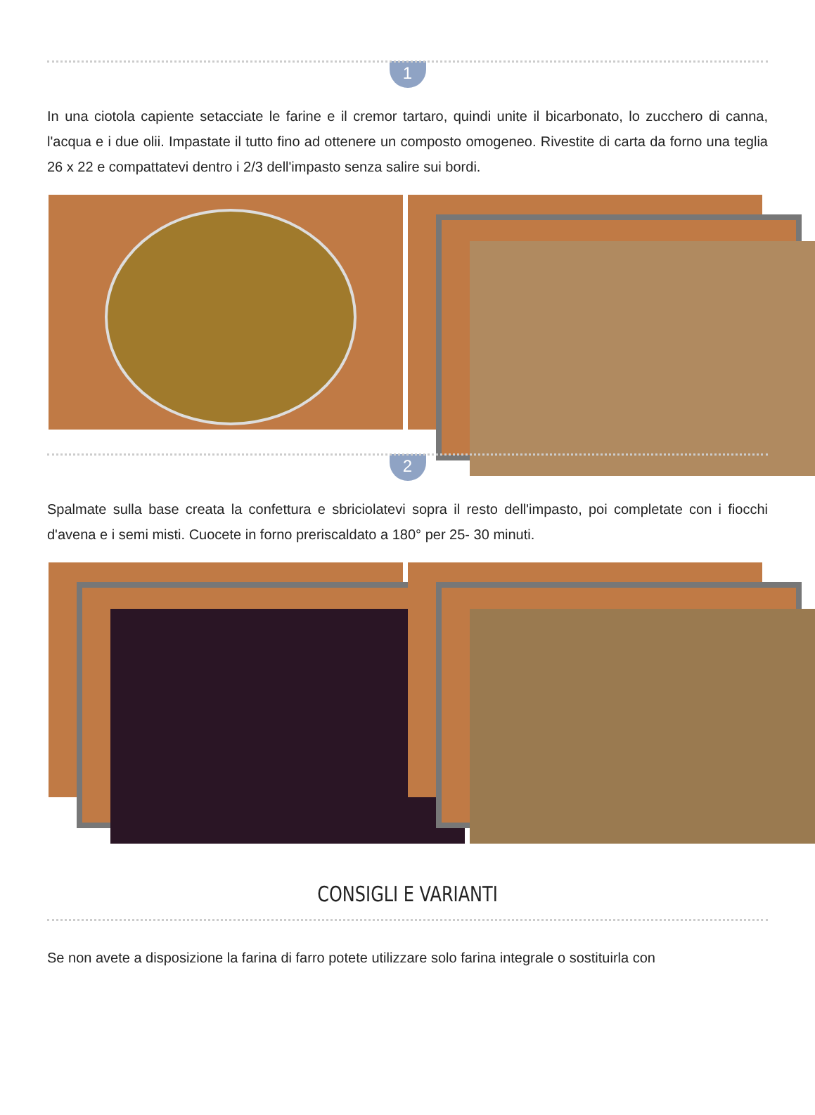1
In una ciotola capiente setacciate le farine e il cremor tartaro, quindi unite il bicarbonato, lo zucchero di canna, l'acqua e i due olii. Impastate il tutto fino ad ottenere un composto omogeneo. Rivestite di carta da forno una teglia 26 x 22 e compattatevi dentro i 2/3 dell'impasto senza salire sui bordi.
2
Spalmate sulla base creata la confettura e sbriciolatevi sopra il resto dell'impasto, poi completate con i fiocchi d'avena e i semi misti. Cuocete in forno preriscaldato a 180° per 25- 30 minuti.
CONSIGLI E VARIANTI
Se non avete a disposizione la farina di farro potete utilizzare solo farina integrale o sostituirla con